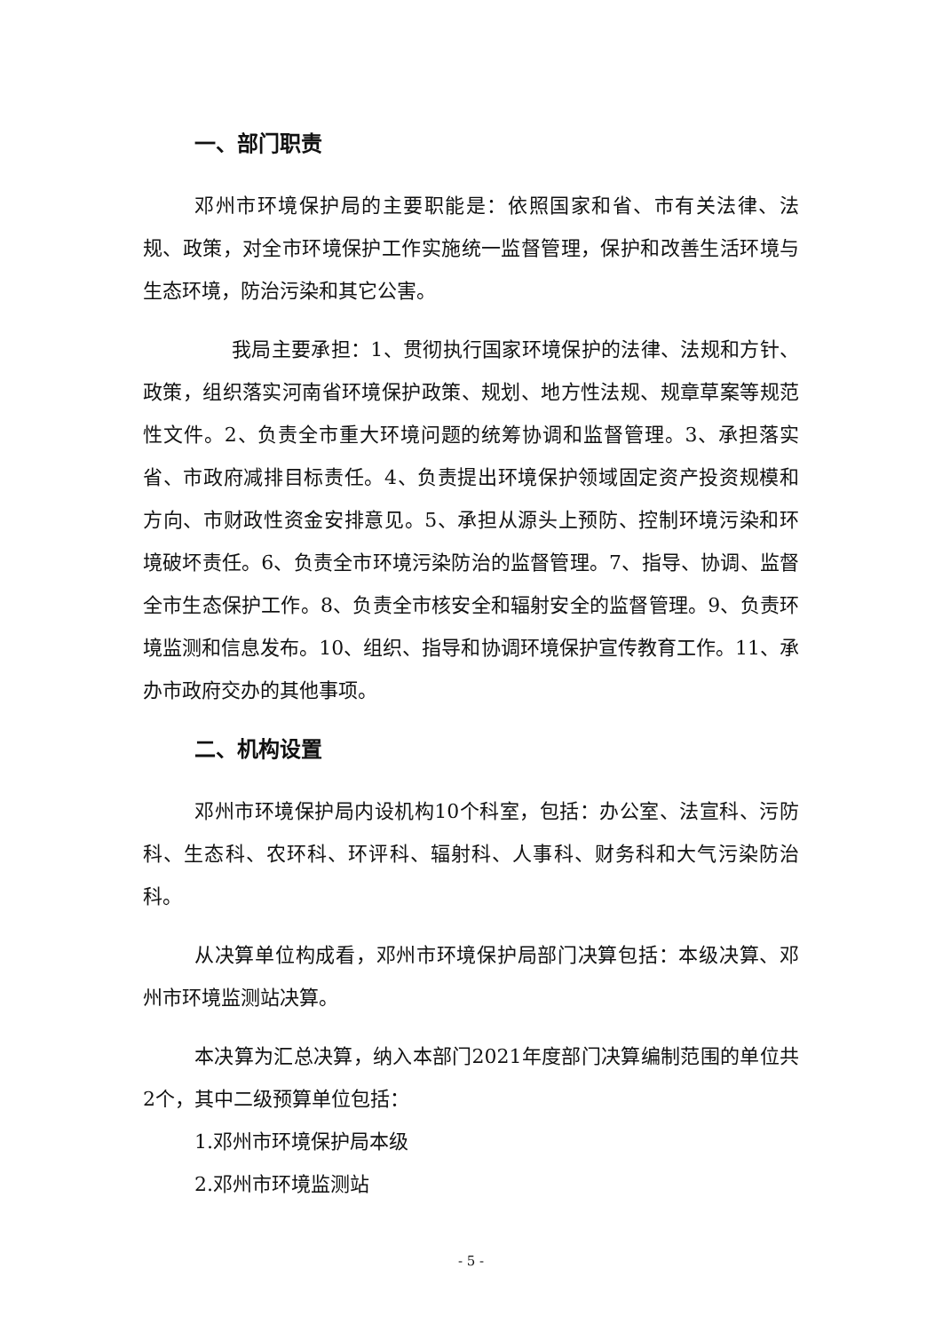一、部门职责
邓州市环境保护局的主要职能是：依照国家和省、市有关法律、法规、政策，对全市环境保护工作实施统一监督管理，保护和改善生活环境与生态环境，防治污染和其它公害。
我局主要承担：1、贯彻执行国家环境保护的法律、法规和方针、政策，组织落实河南省环境保护政策、规划、地方性法规、规章草案等规范性文件。2、负责全市重大环境问题的统筹协调和监督管理。3、承担落实省、市政府减排目标责任。4、负责提出环境保护领域固定资产投资规模和方向、市财政性资金安排意见。5、承担从源头上预防、控制环境污染和环境破坏责任。6、负责全市环境污染防治的监督管理。7、指导、协调、监督全市生态保护工作。8、负责全市核安全和辐射安全的监督管理。9、负责环境监测和信息发布。10、组织、指导和协调环境保护宣传教育工作。11、承办市政府交办的其他事项。
二、机构设置
邓州市环境保护局内设机构10个科室，包括：办公室、法宣科、污防科、生态科、农环科、环评科、辐射科、人事科、财务科和大气污染防治科。
从决算单位构成看，邓州市环境保护局部门决算包括：本级决算、邓州市环境监测站决算。
本决算为汇总决算，纳入本部门2021年度部门决算编制范围的单位共2个，其中二级预算单位包括：
1.邓州市环境保护局本级
2.邓州市环境监测站
- 5 -